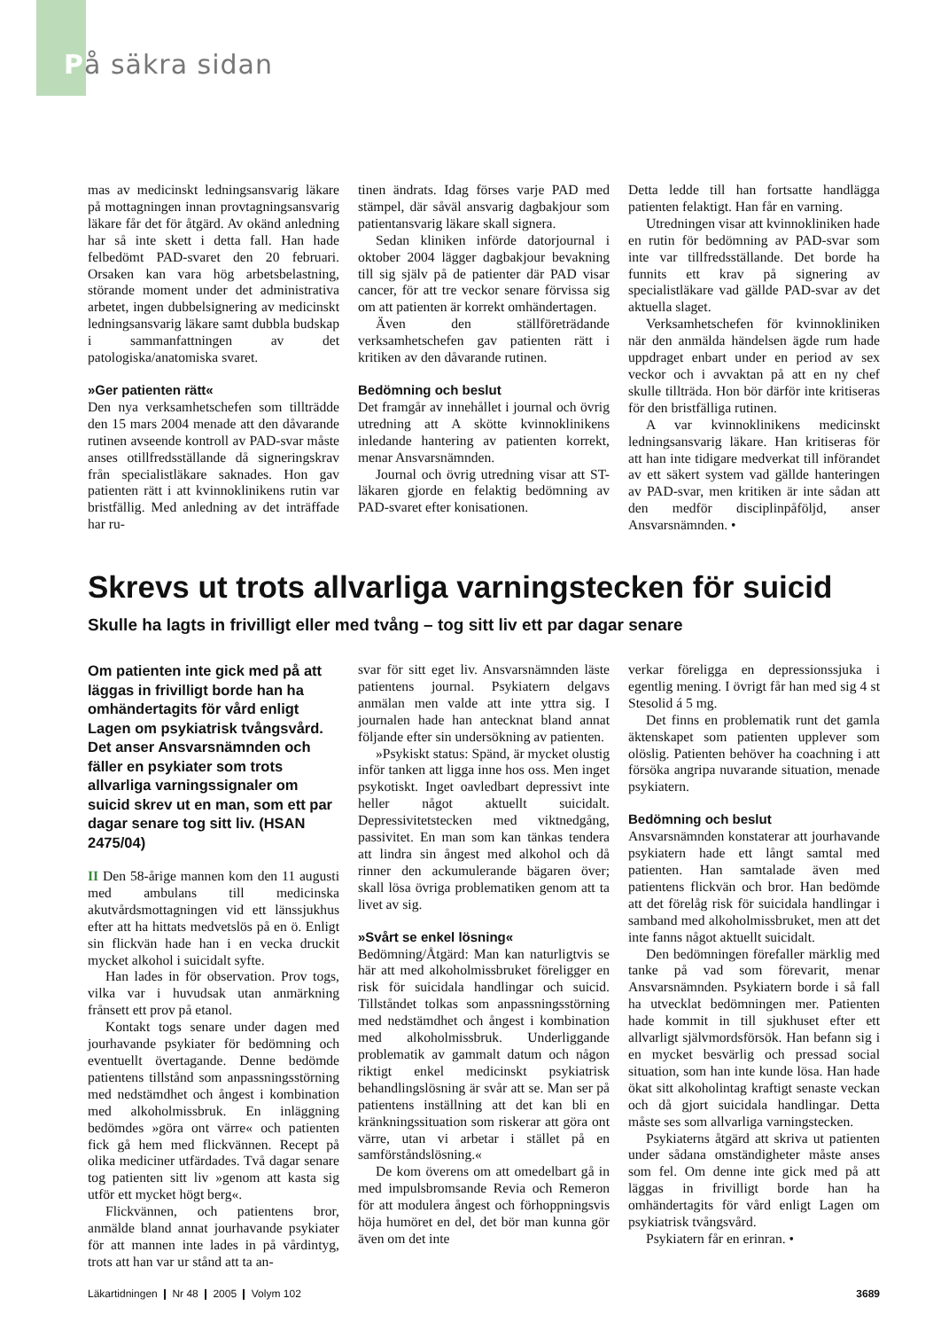På säkra sidan
mas av medicinskt ledningsansvarig läkare på mottagningen innan provtagningsansvarig läkare får det för åtgärd. Av okänd anledning har så inte skett i detta fall. Han hade felbedömt PAD-svaret den 20 februari. Orsaken kan vara hög arbetsbelastning, störande moment under det administrativa arbetet, ingen dubbelsignering av medicinskt ledningsansvarig läkare samt dubbla budskap i sammanfattningen av det patologiska/anatomiska svaret.
»Ger patienten rätt«
Den nya verksamhetschefen som tillträdde den 15 mars 2004 menade att den dåvarande rutinen avseende kontroll av PAD-svar måste anses otillfredsställande då signeringskrav från specialistläkare saknades. Hon gav patienten rätt i att kvinnoklinikens rutin var bristfällig. Med anledning av det inträffade har ru-
tinen ändrats. Idag förses varje PAD med stämpel, där såväl ansvarig dagbakjour som patientansvarig läkare skall signera.
Sedan kliniken införde datorjournal i oktober 2004 lägger dagbakjour bevakning till sig själv på de patienter där PAD visar cancer, för att tre veckor senare förvissa sig om att patienten är korrekt omhändertagen.
Även den ställföreträdande verksamhetschefen gav patienten rätt i kritiken av den dåvarande rutinen.
Bedömning och beslut
Det framgår av innehållet i journal och övrig utredning att A skötte kvinnoklinikens inledande hantering av patienten korrekt, menar Ansvarsnämnden.
Journal och övrig utredning visar att ST-läkaren gjorde en felaktig bedömning av PAD-svaret efter konisationen.
Detta ledde till han fortsatte handlägga patienten felaktigt. Han får en varning.
Utredningen visar att kvinnokliniken hade en rutin för bedömning av PAD-svar som inte var tillfredsställande. Det borde ha funnits ett krav på signering av specialistläkare vad gällde PAD-svar av det aktuella slaget.
Verksamhetschefen för kvinnokliniken när den anmälda händelsen ägde rum hade uppdraget enbart under en period av sex veckor och i avvaktan på att en ny chef skulle tillträda. Hon bör därför inte kritiseras för den bristfälliga rutinen.
A var kvinnoklinikens medicinskt ledningsansvarig läkare. Han kritiseras för att han inte tidigare medverkat till införandet av ett säkert system vad gällde hanteringen av PAD-svar, men kritiken är inte sådan att den medför disciplinpåföljd, anser Ansvarsnämnden. •
Skrevs ut trots allvarliga varningstecken för suicid
Skulle ha lagts in frivilligt eller med tvång – tog sitt liv ett par dagar senare
Om patienten inte gick med på att läggas in frivilligt borde han ha omhändertagits för vård enligt Lagen om psykiatrisk tvångsvård. Det anser Ansvarsnämnden och fäller en psykiater som trots allvarliga varningssignaler om suicid skrev ut en man, som ett par dagar senare tog sitt liv. (HSAN 2475/04)
II Den 58-årige mannen kom den 11 augusti med ambulans till medicinska akutvårdsmottagningen vid ett länssjukhus efter att ha hittats medvetslös på en ö. Enligt sin flickvän hade han i en vecka druckit mycket alkohol i suicidalt syfte.
Han lades in för observation. Prov togs, vilka var i huvudsak utan anmärkning frånsett ett prov på etanol.
Kontakt togs senare under dagen med jourhavande psykiater för bedömning och eventuellt övertagande. Denne bedömde patientens tillstånd som anpassningsstörning med nedstämdhet och ångest i kombination med alkoholmissbruk. En inläggning bedömdes »göra ont värre« och patienten fick gå hem med flickvännen. Recept på olika mediciner utfärdades. Två dagar senare tog patienten sitt liv »genom att kasta sig utför ett mycket högt berg«.
Flickvännen, och patientens bror, anmälde bland annat jourhavande psykiater för att mannen inte lades in på vårdintyg, trots att han var ur stånd att ta an-
svar för sitt eget liv. Ansvarsnämnden läste patientens journal. Psykiatern delgavs anmälan men valde att inte yttra sig. I journalen hade han antecknat bland annat följande efter sin undersökning av patienten.
»Psykiskt status: Spänd, är mycket olustig inför tanken att ligga inne hos oss. Men inget psykotiskt. Inget oavledbart depressivt inte heller något aktuellt suicidalt. Depressivitetstecken med viktnedgång, passivitet. En man som kan tänkas tendera att lindra sin ångest med alkohol och då rinner den ackumulerande bägaren över; skall lösa övriga problematiken genom att ta livet av sig.
»Svårt se enkel lösning«
Bedömning/Åtgärd: Man kan naturligtvis se här att med alkoholmissbruket föreligger en risk för suicidala handlingar och suicid. Tillståndet tolkas som anpassningsstörning med nedstämdhet och ångest i kombination med alkoholmissbruk. Underliggande problematik av gammalt datum och någon riktigt enkel medicinskt psykiatrisk behandlingslösning är svår att se. Man ser på patientens inställning att det kan bli en kränkningssituation som riskerar att göra ont värre, utan vi arbetar i stället på en samförståndslösning.«
De kom överens om att omedelbart gå in med impulsbromsande Revia och Remeron för att modulera ångest och förhoppningsvis höja humöret en del, det bör man kunna gör även om det inte
verkar föreligga en depressionssjuka i egentlig mening. I övrigt får han med sig 4 st Stesolid á 5 mg.
Det finns en problematik runt det gamla äktenskapet som patienten upplever som olöslig. Patienten behöver ha coachning i att försöka angripa nuvarande situation, menade psykiatern.
Bedömning och beslut
Ansvarsnämnden konstaterar att jourhavande psykiatern hade ett långt samtal med patienten. Han samtalade även med patientens flickvän och bror. Han bedömde att det förelåg risk för suicidala handlingar i samband med alkoholmissbruket, men att det inte fanns något aktuellt suicidalt.
Den bedömningen förefaller märklig med tanke på vad som förevarit, menar Ansvarsnämnden. Psykiatern borde i så fall ha utvecklat bedömningen mer. Patienten hade kommit in till sjukhuset efter ett allvarligt självmordsförsök. Han befann sig i en mycket besvärlig och pressad social situation, som han inte kunde lösa. Han hade ökat sitt alkoholintag kraftigt senaste veckan och då gjort suicidala handlingar. Detta måste ses som allvarliga varningstecken.
Psykiaterns åtgärd att skriva ut patienten under sådana omständigheter måste anses som fel. Om denne inte gick med på att läggas in frivilligt borde han ha omhändertagits för vård enligt Lagen om psykiatrisk tvångsvård.
Psykiatern får en erinran. •
Läkartidningen ❙ Nr 48 ❙ 2005 ❙ Volym 102 3689